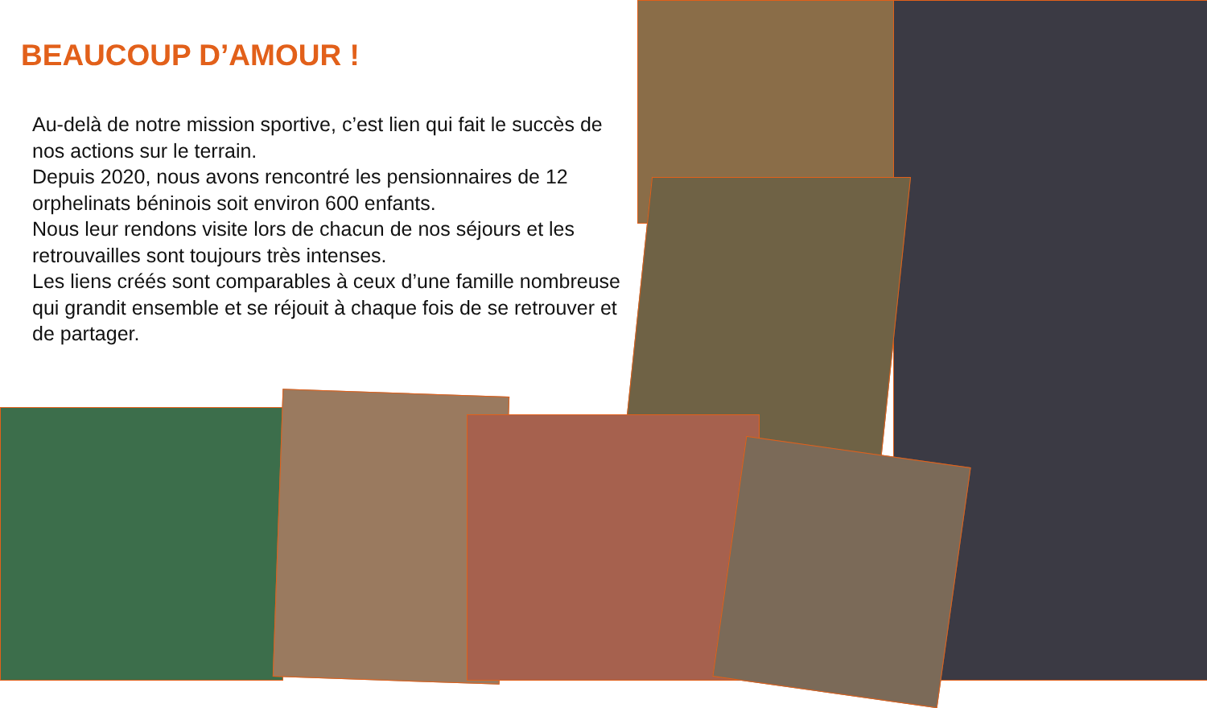BEAUCOUP D’AMOUR !
Au-delà de notre mission sportive, c’est lien qui fait le succès de nos actions sur le terrain.
Depuis 2020, nous avons rencontré les pensionnaires de 12 orphelinats béninois soit environ 600 enfants.
Nous leur rendons visite lors de chacun de nos séjours et les retrouvailles sont toujours très intenses.
Les liens créés sont comparables à ceux d’une famille nombreuse qui grandit ensemble et se réjouit à chaque fois de se retrouver et de partager.